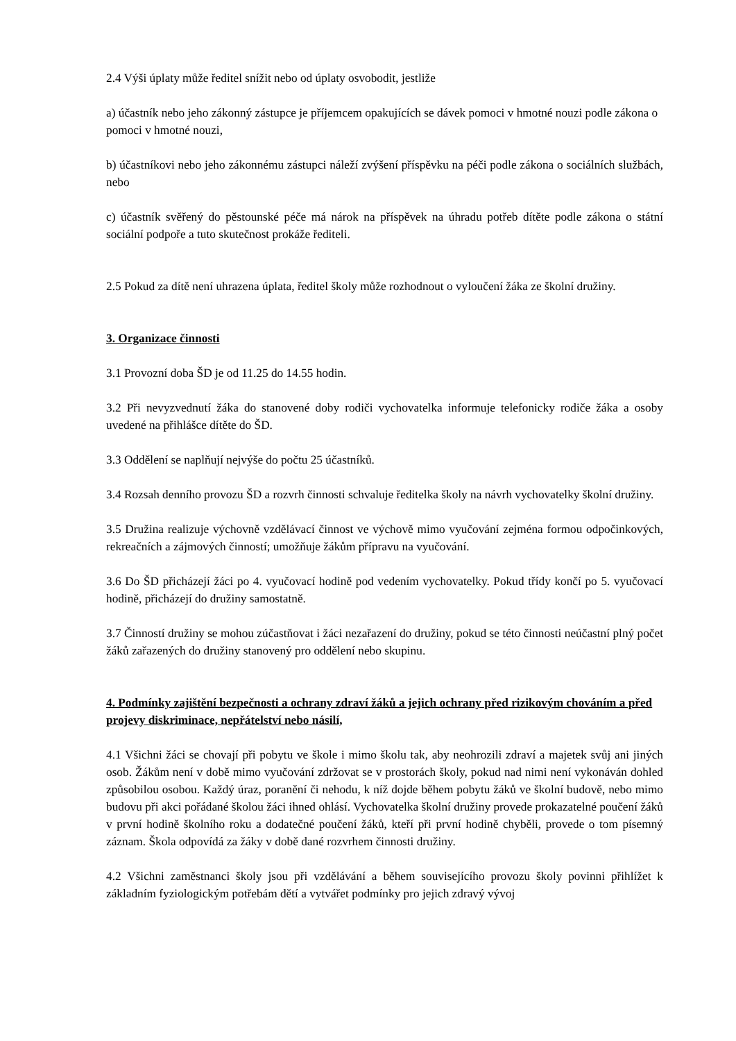2.4 Výši úplaty může ředitel snížit nebo od úplaty osvobodit, jestliže
a) účastník nebo jeho zákonný zástupce je příjemcem opakujících se dávek pomoci v hmotné nouzi podle zákona o pomoci v hmotné nouzi,
b) účastníkovi nebo jeho zákonnému zástupci náleží zvýšení příspěvku na péči podle zákona o sociálních službách, nebo
c) účastník svěřený do pěstounské péče má nárok na příspěvek na úhradu potřeb dítěte podle zákona o státní sociální podpoře a tuto skutečnost prokáže řediteli.
2.5 Pokud za dítě není uhrazena úplata, ředitel školy může rozhodnout o vyloučení žáka ze školní družiny.
3. Organizace činnosti
3.1 Provozní doba ŠD je od 11.25 do 14.55 hodin.
3.2 Při nevyzvednutí žáka do stanovené doby rodiči vychovatelka informuje telefonicky rodiče žáka a osoby uvedené na přihlášce dítěte do ŠD.
3.3 Oddělení se naplňují nejvýše do počtu 25 účastníků.
3.4 Rozsah denního provozu ŠD a rozvrh činnosti schvaluje ředitelka školy na návrh vychovatelky školní družiny.
3.5 Družina realizuje výchovně vzdělávací činnost ve výchově mimo vyučování zejména formou odpočinkových, rekreačních a zájmových činností; umožňuje žákům přípravu na vyučování.
3.6 Do ŠD přicházejí žáci po 4. vyučovací hodině pod vedením vychovatelky. Pokud třídy končí po 5. vyučovací hodině, přicházejí do družiny samostatně.
3.7 Činností družiny se mohou zúčastňovat i žáci nezařazení do družiny, pokud se této činnosti neúčastní plný počet žáků zařazených do družiny stanovený pro oddělení nebo skupinu.
4. Podmínky zajištění bezpečnosti a ochrany zdraví žáků a jejich ochrany před rizikovým chováním a před projevy diskriminace, nepřátelství nebo násilí,
4.1 Všichni žáci se chovají při pobytu ve škole i mimo školu tak, aby neohrozili zdraví a majetek svůj ani jiných osob. Žákům není v době mimo vyučování zdržovat se v prostorách školy, pokud nad nimi není vykonáván dohled způsobilou osobou. Každý úraz, poranění či nehodu, k níž dojde během pobytu žáků ve školní budově, nebo mimo budovu při akci pořádané školou žáci ihned ohlásí. Vychovatelka školní družiny provede prokazatelné poučení žáků v první hodině školního roku a dodatečné poučení žáků, kteří při první hodině chyběli, provede o tom písemný záznam. Škola odpovídá za žáky v době dané rozvrhem činnosti družiny.
4.2 Všichni zaměstnanci školy jsou při vzdělávání a během souvisejícího provozu školy povinni přihlížet k základním fyziologickým potřebám dětí a vytvářet podmínky pro jejich zdravý vývoj